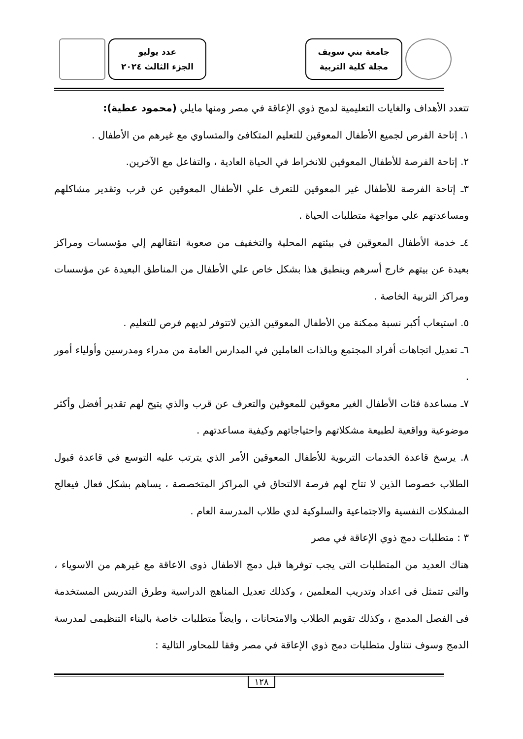جامعة بني سويف
مجلة كلية التربية
عدد يوليو
الجزء الثالث ٢٠٢٤
تتعدد الأهداف والغايات التعليمية لدمج ذوي الإعاقة في مصر ومنها مايلي (محمود عطية):
١. إتاحة الفرص لجميع الأطفال المعوقين للتعليم المتكافئ والمتساوي مع غيرهم من الأطفال .
٢. إتاحة الفرصة للأطفال المعوقين للانخراط في الحياة العادية ، والتفاعل مع الآخرين.
٣ـ إتاحة الفرصة للأطفال غير المعوقين للتعرف علي الأطفال المعوقين عن قرب وتقدير مشاكلهم ومساعدتهم علي مواجهة متطلبات الحياة .
٤ـ خدمة الأطفال المعوقين في بيئتهم المحلية والتخفيف من صعوبة انتقالهم إلي مؤسسات ومراكز بعيدة عن بيتهم خارج أسرهم وينطبق هذا بشكل خاص علي الأطفال من المناطق البعيدة عن مؤسسات ومراكز التربية الخاصة .
٥. استيعاب أكبر نسبة ممكنة من الأطفال المعوقين الذين لاتتوفر لديهم فرص للتعليم .
٦ـ تعديل اتجاهات أفراد المجتمع وبالذات العاملين في المدارس العامة من مدراء ومدرسين وأولياء أمور .
٧ـ مساعدة فئات الأطفال الغير معوقين للمعوقين والتعرف عن قرب والذي يتيح لهم تقدير أفضل وأكثر موضوعية وواقعية لطبيعة مشكلاتهم واحتياجاتهم وكيفية مساعدتهم .
٨. يرسخ قاعدة الخدمات التربوية للأطفال المعوقين الأمر الذي يترتب عليه التوسع في قاعدة قبول الطلاب خصوصا الذين لا تتاح لهم فرصة الالتحاق في المراكز المتخصصة ، يساهم بشكل فعال فيعالج المشكلات النفسية والاجتماعية والسلوكية لدي طلاب المدرسة العام .
٣ : متطلبات دمج ذوي الإعاقة في مصر
هناك العديد من المتطلبات التى يجب توفرها قبل دمج الاطفال ذوى الاعاقة مع غيرهم من الاسوياء ، والتى تتمثل فى اعداد وتدريب المعلمين ، وكذلك تعديل المناهج الدراسية وطرق التدريس المستخدمة فى الفصل المدمج ، وكذلك تقويم الطلاب والامتحانات ، وايضاً متطلبات خاصة بالبناء التنظيمى لمدرسة الدمج وسوف نتناول متطلبات دمج ذوي الإعاقة في مصر وفقا للمحاور التالية :
١٢٨